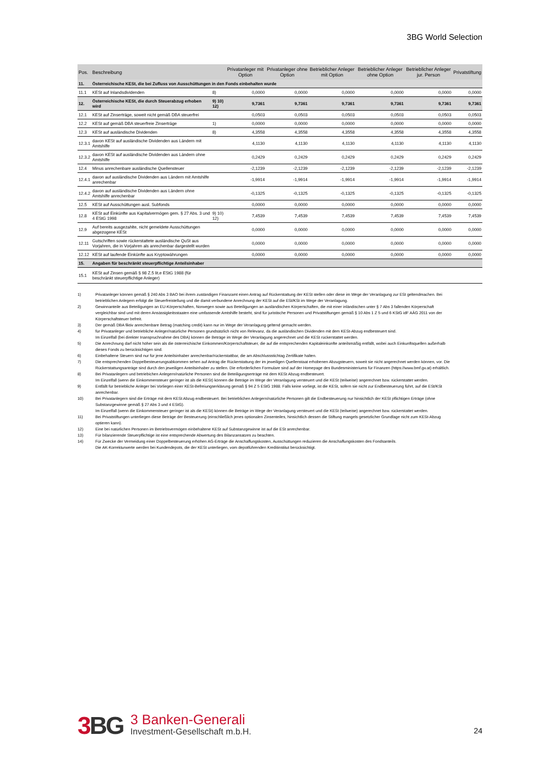3BG World Selection
| Pos. | Beschreibung | | Privatanleger mit Option | Privatanleger ohne Option | Betrieblicher Anleger mit Option | Betrieblicher Anleger ohne Option | Betrieblicher Anleger jur. Person | Privatstiftung |
| --- | --- | --- | --- | --- | --- | --- | --- | --- |
| 11. | Österreichische KESt, die bei Zufluss von Ausschüttungen in den Fonds einbehalten wurde | | | | | | | |
| 11.1 | KESt auf Inlandsdividenden | 8) | 0,0000 | 0,0000 | 0,0000 | 0,0000 | 0,0000 | 0,0000 |
| 12. | Österreichische KESt, die durch Steuerabzug erhoben wird | 9) 10) 12) | 9,7361 | 9,7361 | 9,7361 | 9,7361 | 9,7361 | 9,7361 |
| 12.1 | KESt auf Zinserträge, soweit nicht gemäß DBA steuerfrei | | 0,0503 | 0,0503 | 0,0503 | 0,0503 | 0,0503 | 0,0503 |
| 12.2 | KESt auf gemäß DBA steuerfreie Zinserträge | 1) | 0,0000 | 0,0000 | 0,0000 | 0,0000 | 0,0000 | 0,0000 |
| 12.3 | KESt auf ausländische Dividenden | 8) | 4,3558 | 4,3558 | 4,3558 | 4,3558 | 4,3558 | 4,3558 |
| 12.3.1 | davon KESt auf ausländische Dividenden aus Ländern mit Amtshilfe | | 4,1130 | 4,1130 | 4,1130 | 4,1130 | 4,1130 | 4,1130 |
| 12.3.2 | davon KESt auf ausländische Dividenden aus Ländern ohne Amtshilfe | | 0,2429 | 0,2429 | 0,2429 | 0,2429 | 0,2429 | 0,2429 |
| 12.4 | Minus anrechenbare ausländische Quellensteuer | | -2,1239 | -2,1239 | -2,1239 | -2,1239 | -2,1239 | -2,1239 |
| 12.4.1 | davon auf ausländische Dividenden aus Ländern mit Amtshilfe anrechenbar | | -1,9914 | -1,9914 | -1,9914 | -1,9914 | -1,9914 | -1,9914 |
| 12.4.2 | davon auf ausländische Dividenden aus Ländern ohne Amtshilfe anrechenbar | | -0,1325 | -0,1325 | -0,1325 | -0,1325 | -0,1325 | -0,1325 |
| 12.5 | KESt auf Ausschüttungen ausl. Subfonds | | 0,0000 | 0,0000 | 0,0000 | 0,0000 | 0,0000 | 0,0000 |
| 12.8 | KESt auf Einkünfte aus Kapitalvermögen gem. § 27 Abs. 3 und 4 EStG 1998 | 9) 10) 12) | 7,4539 | 7,4539 | 7,4539 | 7,4539 | 7,4539 | 7,4539 |
| 12.9 | Auf bereits ausgezahlte, nicht gemeldete Ausschüttungen abgezogene KESt | | 0,0000 | 0,0000 | 0,0000 | 0,0000 | 0,0000 | 0,0000 |
| 12.11 | Gutschriften sowie rückerstattete ausländische QuSt aus Vorjahren, die in Vorjahren als anrechenbar dargestellt wurden | | 0,0000 | 0,0000 | 0,0000 | 0,0000 | 0,0000 | 0,0000 |
| 12.12 | KESt auf laufende Einkünfte aus Kryptowährungen | | 0,0000 | 0,0000 | 0,0000 | 0,0000 | 0,0000 | 0,0000 |
| 15. | Angaben für beschränkt steuerpflichtige Anteilsinhaber | | | | | | | |
| 15.1 | KESt auf Zinsen gemäß § 98 Z.5 lit.e EStG 1988 (für beschränkt steuerpflichtige Anleger) | | | | | | | |
1) Privatanleger können gemäß § 240 Abs 3 BAO bei ihrem zuständigen Finanzamt einen Antrag auf Rückerstattung der KESt stellen oder diese im Wege der Veranlagung zur ESt geltendmachen. Bei betrieblichen Anlegern erfolgt die Steuerfreistellung und die damit verbundene Anrechnung der KESt auf die ESt/KSt im Wege der Veranlagung.
2) Gewinnanteile aus Beteiligungen an EU-Körperschaften, Norwegen sowie aus Beteiligungen an ausländischen Körperschaften, die mit einer inländischen unter § 7 Abs 3 fallenden Körperschaft vergleichbar sind und mit deren Ansässigkeitsstaaten eine umfassende Amtshilfe besteht, sind für juristische Personen und Privatstiftungen gemäß § 10 Abs 1 Z 5 und 6 KStG idF AÄG 2011 von der Körperschaftsteuer befreit.
3) Der gemäß DBA fiktiv anrechenbare Betrag (matching credit) kann nur im Wege der Veranlagung geltend gemacht werden.
4) für Privatanleger und betriebliche Anleger/natürliche Personen grundsätzlich nicht von Relevanz, da die ausländischen Dividenden mit dem KESt-Abzug endbesteuert sind.
Im Einzelfall (bei direkter Inanspruchnahme des DBA) können die Beträge im Wege der Veranlagung angerechnet und die KESt rückerstattet werden.
5) Die Anrechnung darf nicht höher sein als die österreichische Einkommen/Körperschaftsteuer, die auf die entsprechenden Kapitaleinkünfte anteilsmäßig entfällt, wobei auch Einkunftsquellen außerhalb dieses Fonds zu berücksichtigen sind.
6) Einbehaltene Steuern sind nur für jene Anteilsinhaber anrechenbar/rückerstattbar, die am Abschlussstichtag Zertifikate halten.
7) Die entsprechenden Doppelbesteuerungsabkommen sehen auf Antrag die Rückerstattung der im jeweiligen Quellenstaat erhobenen Abzugsteuern, soweit sie nicht angerechnet werden können, vor. Die Rückerstattungsanträge sind durch den jeweiligen Anteilsinhaber zu stellen. Die erforderlichen Formulare sind auf der Homepage des Bundesministeriums für Finanzen (https://www.bmf.gv.at) erhältlich.
8) Bei Privatanlegern und betriebichen Anlegern/natürliche Personen sind die Beteiligungserträge mit dem KESt Abzug endbesteuert.
Im Einzelfall (wenn die Einkommensteuer geringer ist als die KESt) können die Beträge im Wege der Veranlagung versteuert und die KESt (teilweise) angerechnet bzw. rückerstattet werden.
9) Entfällt für betriebliche Anleger bei Vorliegen einer KESt-Befreiungserklärung gemäß § 94 Z 5 EStG 1988. Falls keine vorliegt, ist die KESt, sofern sie nicht zur Endbesteuerung führt, auf die ESt/KSt anrechenbar.
10) Bei Privatanlegern sind die Erträge mit dem KESt Abzug endbesteuert. Bei betrieblichen Anlegern/natürliche Personen gilt die Endbesteuerung nur hinsichtlich der KESt pflichtigen Erträge (ohne Substanzgewinne gemäß § 27 Abs 3 und 4 EStG).
Im Einzelfall (wenn die Einkommensteuer geringer ist als die KESt) können die Beträge im Wege der Veranlagung versteuert und die KESt (teilweise) angerechnet bzw. rückerstattet werden.
11) Bei Privatstiftungen unterliegen diese Beträge der Besteuerung (einschließlich jenes optionalen Zinsenteiles, hinsichtlich dessen die Stiftung mangels gesetzlicher Grundlage nicht zum KESt-Abzug optieren kann).
12) Eine bei natürlichen Personen im Betriebsvermögen einbehaltene KESt auf Substanzgewinne ist auf die ESt anrechenbar.
13) Für bilanzierende Steuerpflichtige ist eine entsprechende Abwertung des Bilanzansatzes zu beachten.
14) Für Zwecke der Vermeidung einer Doppelbesteuerung erhöhen AG-Erträge die Anschaffungskosten, Ausschüttungen reduzieren die Anschaffungskosten des Fondsanteils.
Die AK-Korrekturwerte werden bei Kundendepots, die der KESt unterliegen, vom depotführenden Kreditinstitut berücksichtigt.
3 BG
3 Banken-Generali
Investment-Gesellschaft m.b.H.
24